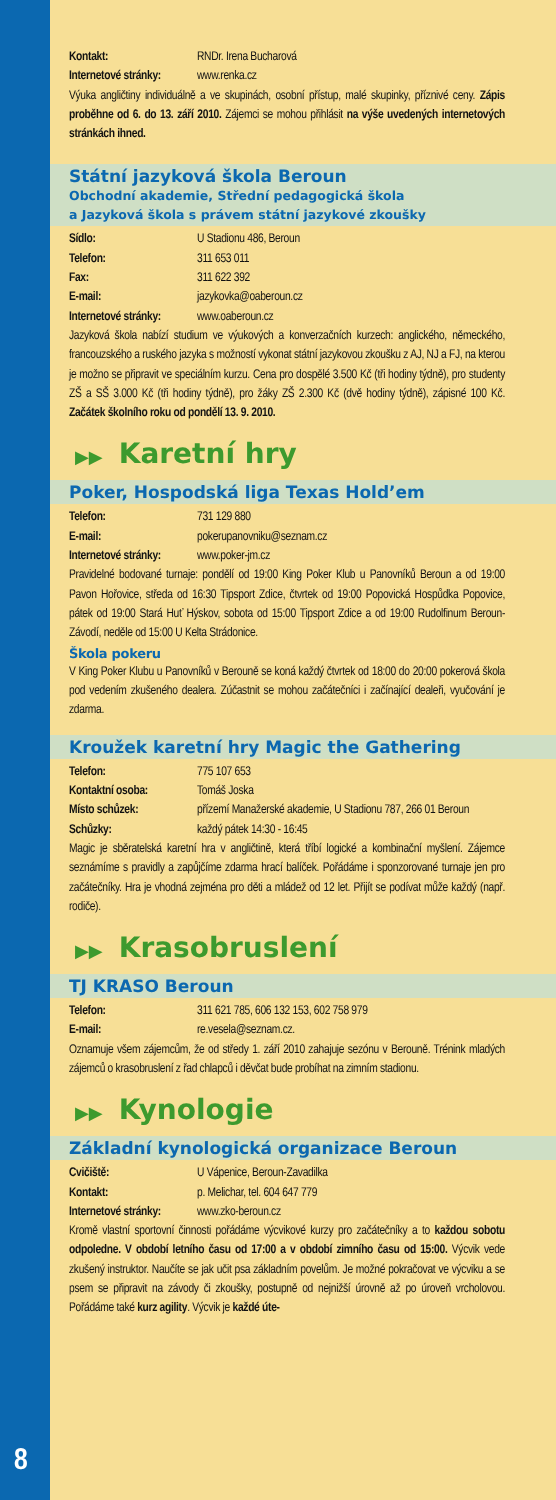Kontakt: RNDr. Irena Bucharová
Internetové stránky: www.renka.cz
Výuka angličtiny individuálně a ve skupinách, osobní přístup, malé skupinky, příznivé ceny. Zápis proběhne od 6. do 13. září 2010. Zájemci se mohou přihlásit na výše uvedených internetových stránkách ihned.
Státní jazyková škola Beroun
Obchodní akademie, Střední pedagogická škola
a Jazyková škola s právem státní jazykové zkoušky
Sídlo: U Stadionu 486, Beroun
Telefon: 311 653 011
Fax: 311 622 392
E-mail: jazykovka@oaberoun.cz
Internetové stránky: www.oaberoun.cz
Jazyková škola nabízí studium ve výukových a konverzačních kurzech: anglického, německého, francouzského a ruského jazyka s možností vykonat státní jazykovou zkoušku z AJ, NJ a FJ, na kterou je možno se připravit ve speciálním kurzu. Cena pro dospělé 3.500 Kč (tři hodiny týdně), pro studenty ZŠ a SŠ 3.000 Kč (tři hodiny týdně), pro žáky ZŠ 2.300 Kč (dvě hodiny týdně), zápisné 100 Kč. Začátek školního roku od pondělí 13. 9. 2010.
▶▶ Karetní hry
Poker, Hospodská liga Texas Hold’em
Telefon: 731 129 880
E-mail: pokerupanovniku@seznam.cz
Internetové stránky: www.poker-jm.cz
Pravidelné bodované turnaje: pondělí od 19:00 King Poker Klub u Panovníků Beroun a od 19:00 Pavon Hořovice, středa od 16:30 Tipsport Zdice, čtvrtek od 19:00 Popovická Hospůdka Popovice, pátek od 19:00 Stará Huť Hýskov, sobota od 15:00 Tipsport Zdice a od 19:00 Rudolfinum Beroun-Závodí, neděle od 15:00 U Kelta Strádonice.
Škola pokeru
V King Poker Klubu u Panovníků v Berouně se koná každý čtvrtek od 18:00 do 20:00 pokerová škola pod vedením zkušeného dealera. Zúčastnit se mohou začátečníci i začínající dealeři, vyučování je zdarma.
Kroužek karetní hry Magic the Gathering
Telefon: 775 107 653
Kontaktní osoba: Tomáš Joska
Místo schůzek: přízemí Manažerské akademie, U Stadionu 787, 266 01 Beroun
Schůzky: každý pátek 14:30 - 16:45
Magic je sběratelská karetní hra v angličtině, která tříbí logické a kombinační myšlení. Zájemce seznámíme s pravidly a zapůjčíme zdarma hrací balíček. Pořádáme i sponzorované turnaje jen pro začátečníky. Hra je vhodná zejména pro děti a mládež od 12 let. Přijít se podívat může každý (např. rodiče).
▶▶ Krasobruslení
TJ KRASO Beroun
Telefon: 311 621 785, 606 132 153, 602 758 979
E-mail: re.vesela@seznam.cz.
Oznamuje všem zájemcům, že od středy 1. září 2010 zahajuje sezónu v Berouně. Trénink mladých zájemců o krasobruslení z řad chlapců i děvčat bude probíhat na zimním stadionu.
▶▶ Kynologie
Základní kynologická organizace Beroun
Cvičiště: U Vápenice, Beroun-Zavadilka
Kontakt: p. Melichar, tel. 604 647 779
Internetové stránky: www.zko-beroun.cz
Kromě vlastní sportovní činnosti pořádáme výcvikové kurzy pro začátečníky a to každou sobotu odpoledne. V období letního času od 17:00 a v období zimního času od 15:00. Výcvik vede zkušený instruktor. Naučíte se jak učit psa základním povelům. Je možné pokračovat ve výcviku a se psem se připravit na závody či zkoušky, postupně od nejnižší úrovně až po úroveň vrcholovou. Pořádáme také kurz agility. Výcvik je každé úte-
8